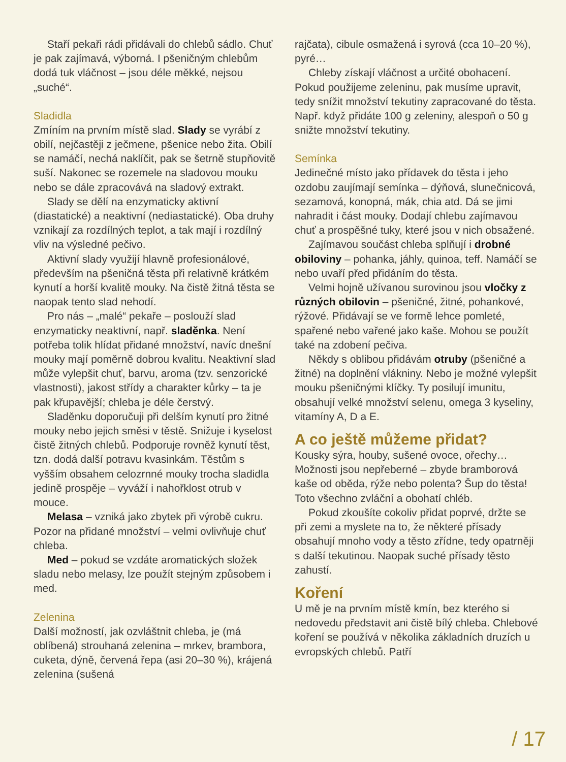Staří pekaři rádi přidávali do chlebů sádlo. Chuť je pak zajímavá, výborná. I pšeničným chlebům dodá tuk vláčnost – jsou déle měkké, nejsou „suché“.
Sladidla
Zmíním na prvním místě slad. Slady se vyrábí z obilí, nejčastěji z ječmene, pšenice nebo žita. Obilí se namáčí, nechá naklíčit, pak se šetrně stupňovitě suší. Nakonec se rozemele na sladovou mouku nebo se dále zpracovává na sladový extrakt.
Slady se dělí na enzymaticky aktivní (diastatické) a neaktivní (nediastatické). Oba druhy vznikají za rozdílných teplot, a tak mají i rozdílný vliv na výsledné pečivo.
Aktivní slady využijí hlavně profesionálové, především na pšeničná těsta při relativně krátkém kynutí a horší kvalitě mouky. Na čistě žitná těsta se naopak tento slad nehodí.
Pro nás – „malé“ pekaře – poslouží slad enzymaticky neaktivní, např. sladěnka. Není potřeba tolik hlídat přidané množství, navíc dnešní mouky mají poměrně dobrou kvalitu. Neaktivní slad může vylepšit chuť, barvu, aroma (tzv. senzorické vlastnosti), jakost střídy a charakter kůrky – ta je pak křupavější; chleba je déle čerstvý.
Sladěnku doporučuji při delším kynutí pro žitné mouky nebo jejich směsi v těstě. Snižuje i kyselost čistě žitných chlebů. Podporuje rovněž kynutí těst, tzn. dodá další potravu kvasinkám. Těstům s vyšším obsahem celozrnné mouky trocha sladidla jedině prospěje – vyváží i nahořklost otrub v mouce.
Melasa – vzniká jako zbytek při výrobě cukru. Pozor na přidané množství – velmi ovlivňuje chuť chleba.
Med – pokud se vzdáte aromatických složek sladu nebo melasy, lze použít stejným způsobem i med.
Zelenina
Další možností, jak ozvláštnit chleba, je (má oblíbená) strouhaná zelenina – mrkev, brambora, cuketa, dýně, červená řepa (asi 20–30 %), krájená zelenina (sušená
rajčata), cibule osmažená i syrová (cca 10–20 %), pyré…
Chleby získají vláčnost a určité obohacení. Pokud použijeme zeleninu, pak musíme upravit, tedy snížit množství tekutiny zapracované do těsta. Např. když přidáte 100 g zeleniny, alespoň o 50 g snižte množství tekutiny.
Semínka
Jedinečné místo jako přídavek do těsta i jeho ozdobu zaujímají semínka – dýňová, slunečnicová, sezamová, konopná, mák, chia atd. Dá se jimi nahradit i část mouky. Dodají chlebu zajímavou chuť a prospěšné tuky, které jsou v nich obsažené.
Zajímavou součást chleba splňují i drobné obiloviny – pohanka, jáhly, quinoa, teff. Namáčí se nebo uvaří před přidáním do těsta.
Velmi hojně užívanou surovinou jsou vločky z různých obilovin – pšeničné, žitné, pohankové, rýžové. Přidávají se ve formě lehce pomleté, spařené nebo vařené jako kaše. Mohou se použít také na zdobení pečiva.
Někdy s oblibou přidávám otruby (pšeničné a žitné) na doplnění vlákniny. Nebo je možné vylepšit mouku pšeničnými klíčky. Ty posilují imunitu, obsahují velké množství selenu, omega 3 kyseliny, vitamíny A, D a E.
A co ještě můžeme přidat?
Kousky sýra, houby, sušené ovoce, ořechy… Možnosti jsou nepřeberné – zbyde bramborová kaše od oběda, rýže nebo polenta? Šup do těsta! Toto všechno zvláční a obohatí chléb.
Pokud zkoušíte cokoliv přidat poprvé, držte se při zemi a myslete na to, že některé přísady obsahují mnoho vody a těsto zřídne, tedy opatrněji s další tekutinou. Naopak suché přísady těsto zahustí.
Koření
U mě je na prvním místě kmín, bez kterého si nedovedu představit ani čistě bílý chleba. Chlebové koření se používá v několika základních druzích u evropských chlebů. Patří
/ 17